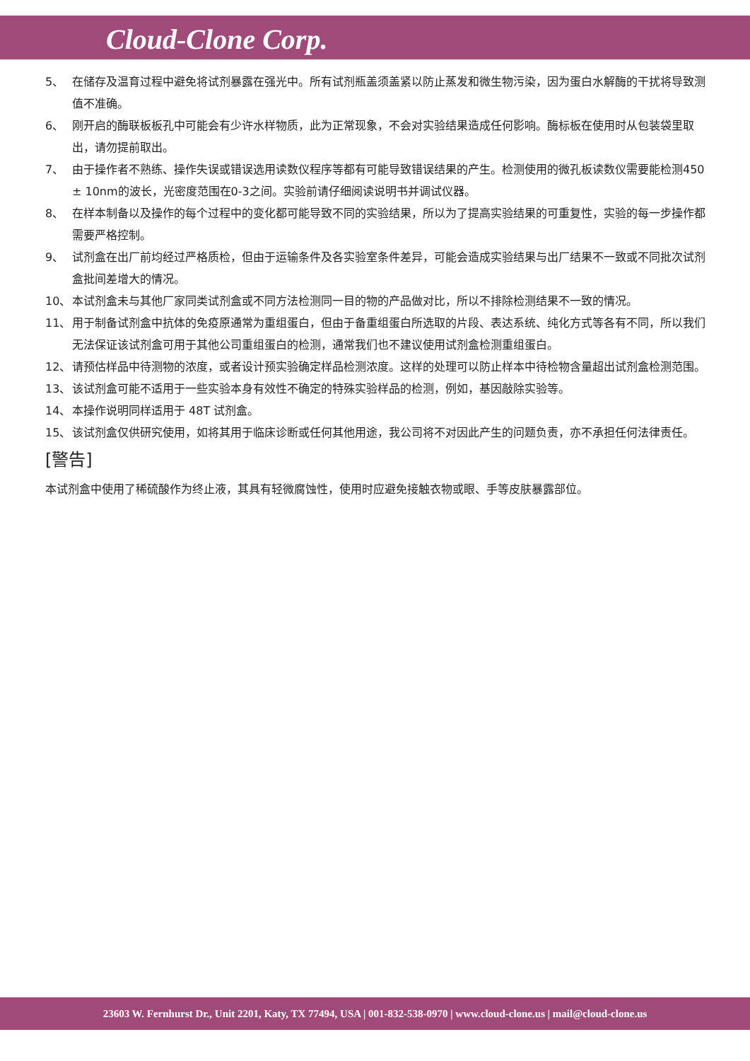Cloud-Clone Corp.
5、 在储存及温育过程中避免将试剂暴露在强光中。所有试剂瓶盖须盖紧以防止蒸发和微生物污染，因为蛋白水解酶的干扰将导致测值不准确。
6、 刚开启的酶联板板孔中可能会有少许水样物质，此为正常现象，不会对实验结果造成任何影响。酶标板在使用时从包装袋里取出，请勿提前取出。
7、 由于操作者不熟练、操作失误或错误选用读数仪程序等都有可能导致错误结果的产生。检测使用的微孔板读数仪需要能检测450 ± 10nm的波长，光密度范围在0-3之间。实验前请仔细阅读说明书并调试仪器。
8、 在样本制备以及操作的每个过程中的变化都可能导致不同的实验结果，所以为了提高实验结果的可重复性，实验的每一步操作都需要严格控制。
9、 试剂盒在出厂前均经过严格质检，但由于运输条件及各实验室条件差异，可能会造成实验结果与出厂结果不一致或不同批次试剂盒批间差增大的情况。
10、 本试剂盒未与其他厂家同类试剂盒或不同方法检测同一目的物的产品做对比，所以不排除检测结果不一致的情况。
11、 用于制备试剂盒中抗体的免疫原通常为重组蛋白，但由于备重组蛋白所选取的片段、表达系统、纯化方式等各有不同，所以我们无法保证该试剂盒可用于其他公司重组蛋白的检测，通常我们也不建议使用试剂盒检测重组蛋白。
12、 请预估样品中待测物的浓度，或者设计预实验确定样品检测浓度。这样的处理可以防止样本中待检物含量超出试剂盒检测范围。
13、 该试剂盒可能不适用于一些实验本身有效性不确定的特殊实验样品的检测，例如，基因敲除实验等。
14、 本操作说明同样适用于 48T 试剂盒。
15、 该试剂盒仅供研究使用，如将其用于临床诊断或任何其他用途，我公司将不对因此产生的问题负责，亦不承担任何法律责任。
[警告]
本试剂盒中使用了稀硫酸作为终止液，其具有轻微腐蚀性，使用时应避免接触衣物或眼、手等皮肤暴露部位。
23603 W. Fernhurst Dr., Unit 2201, Katy, TX 77494, USA | 001-832-538-0970 | www.cloud-clone.us | mail@cloud-clone.us